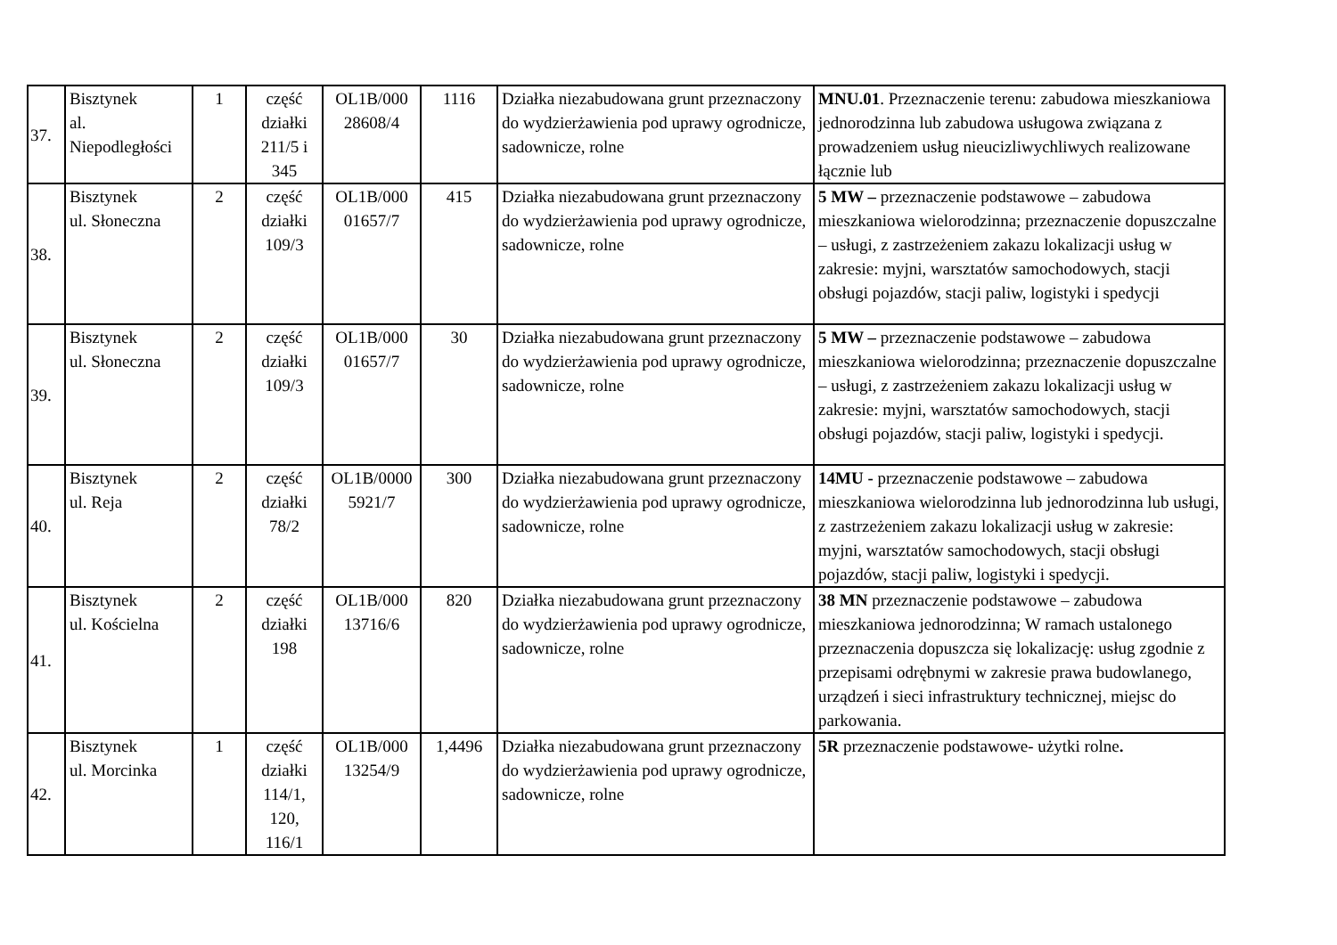| 37. | Bisztynek al. Niepodległości | 1 | część działki 211/5 i 345 | OL1B/000 28608/4 | 1116 | Działka niezabudowana grunt przeznaczony do wydzierżawienia pod uprawy ogrodnicze, sadownicze, rolne | MNU.01 . Przeznaczenie terenu: zabudowa mieszkaniowa jednorodzinna lub zabudowa usługowa związana z prowadzeniem usług nieucizliwychliwych realizowane łącznie lub |
| 38. | Bisztynek ul. Słoneczna | 2 | część działki 109/3 | OL1B/000 01657/7 | 415 | Działka niezabudowana grunt przeznaczony do wydzierżawienia pod uprawy ogrodnicze, sadownicze, rolne | 5 MW – przeznaczenie podstawowe – zabudowa mieszkaniowa wielorodzinna; przeznaczenie dopuszczalne – usługi, z zastrzeżeniem zakazu lokalizacji usług w zakresie: myjni, warsztatów samochodowych, stacji obsługi pojazdów, stacji paliw, logistyki i spedycji |
| 39. | Bisztynek ul. Słoneczna | 2 | część działki 109/3 | OL1B/000 01657/7 | 30 | Działka niezabudowana grunt przeznaczony do wydzierżawienia pod uprawy ogrodnicze, sadownicze, rolne | 5 MW – przeznaczenie podstawowe – zabudowa mieszkaniowa wielorodzinna; przeznaczenie dopuszczalne – usługi, z zastrzeżeniem zakazu lokalizacji usług w zakresie: myjni, warsztatów samochodowych, stacji obsługi pojazdów, stacji paliw, logistyki i spedycji. |
| 40. | Bisztynek ul. Reja | 2 | część działki 78/2 | OL1B/0000 5921/7 | 300 | Działka niezabudowana grunt przeznaczony do wydzierżawienia pod uprawy ogrodnicze, sadownicze, rolne | 14MU - przeznaczenie podstawowe – zabudowa mieszkaniowa wielorodzinna lub jednorodzinna lub usługi, z zastrzeżeniem zakazu lokalizacji usług w zakresie: myjni, warsztatów samochodowych, stacji obsługi pojazdów, stacji paliw, logistyki i spedycji. |
| 41. | Bisztynek ul. Kościelna | 2 | część działki 198 | OL1B/000 13716/6 | 820 | Działka niezabudowana grunt przeznaczony do wydzierżawienia pod uprawy ogrodnicze, sadownicze, rolne | 38 MN przeznaczenie podstawowe – zabudowa mieszkaniowa jednorodzinna; W ramach ustalonego przeznaczenia dopuszcza się lokalizację: usług zgodnie z przepisami odrębnymi w zakresie prawa budowlanego, urządzeń i sieci infrastruktury technicznej, miejsc do parkowania. |
| 42. | Bisztynek ul. Morcinka | 1 | część działki 114/1, 120, 116/1 | OL1B/000 13254/9 | 1,4496 | Działka niezabudowana grunt przeznaczony do wydzierżawienia pod uprawy ogrodnicze, sadownicze, rolne | 5R przeznaczenie podstawowe- użytki rolne . |